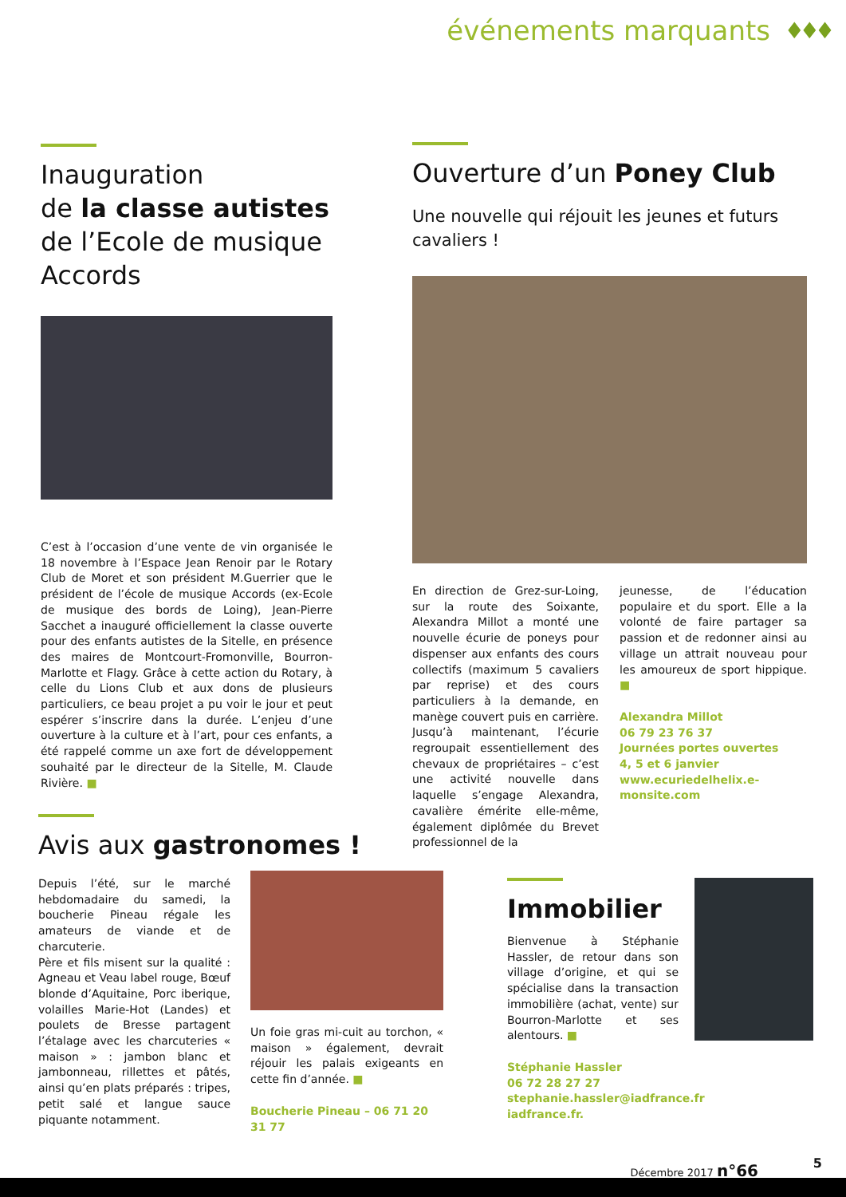événements marquants ♦♦♦
Inauguration
de la classe autistes de l’Ecole de musique Accords
C’est à l’occasion d’une vente de vin organisée le 18 novembre à l’Espace Jean Renoir par le Rotary Club de Moret et son président M.Guerrier que le président de l’école de musique Accords (ex-Ecole de musique des bords de Loing), Jean-Pierre Sacchet a inauguré officiellement la classe ouverte pour des enfants autistes de la Sitelle, en présence des maires de Montcourt-Fromonville, Bourron-Marlotte et Flagy. Grâce à cette action du Rotary, à celle du Lions Club et aux dons de plusieurs particuliers, ce beau projet a pu voir le jour et peut espérer s’inscrire dans la durée. L’enjeu d’une ouverture à la culture et à l’art, pour ces enfants, a été rappelé comme un axe fort de développement souhaité par le directeur de la Sitelle, M. Claude Rivière. ■
Ouverture d’un Poney Club
Une nouvelle qui réjouit les jeunes et futurs cavaliers !
En direction de Grez-sur-Loing, sur la route des Soixante, Alexandra Millot a monté une nouvelle écurie de poneys pour dispenser aux enfants des cours collectifs (maximum 5 cavaliers par reprise) et des cours particuliers à la demande, en manège couvert puis en carrière. Jusqu’à maintenant, l’écurie regroupait essentiellement des chevaux de propriétaires – c’est une activité nouvelle dans laquelle s’engage Alexandra, cavalière émérite elle-même, également diplômée du Brevet professionnel de la
jeunesse, de l’éducation populaire et du sport. Elle a la volonté de faire partager sa passion et de redonner ainsi au village un attrait nouveau pour les amoureux de sport hippique. ■
Alexandra Millot
06 79 23 76 37
Journées portes ouvertes
4, 5 et 6 janvier
www.ecuriedelhelix.e-monsite.com
Avis aux gastronomes !
Depuis l’été, sur le marché hebdomadaire du samedi, la boucherie Pineau régale les amateurs de viande et de charcuterie.
Père et fils misent sur la qualité : Agneau et Veau label rouge, Bœuf blonde d’Aquitaine, Porc iberique, volailles Marie-Hot (Landes) et poulets de Bresse partagent l’étalage avec les charcuteries « maison » : jambon blanc et jambonneau, rillettes et pâtés, ainsi qu’en plats préparés : tripes, petit salé et langue sauce piquante notamment.
Un foie gras mi-cuit au torchon, « maison » également, devrait réjouir les palais exigeants en cette fin d’année. ■
Boucherie Pineau – 06 71 20 31 77
Immobilier
Bienvenue à Stéphanie Hassler, de retour dans son village d’origine, et qui se spécialise dans la transaction immobilière (achat, vente) sur Bourron-Marlotte et ses alentours. ■
Stéphanie Hassler
06 72 28 27 27
stephanie.hassler@iadfrance.fr
iadfrance.fr.
Décembre 2017 n°66 5